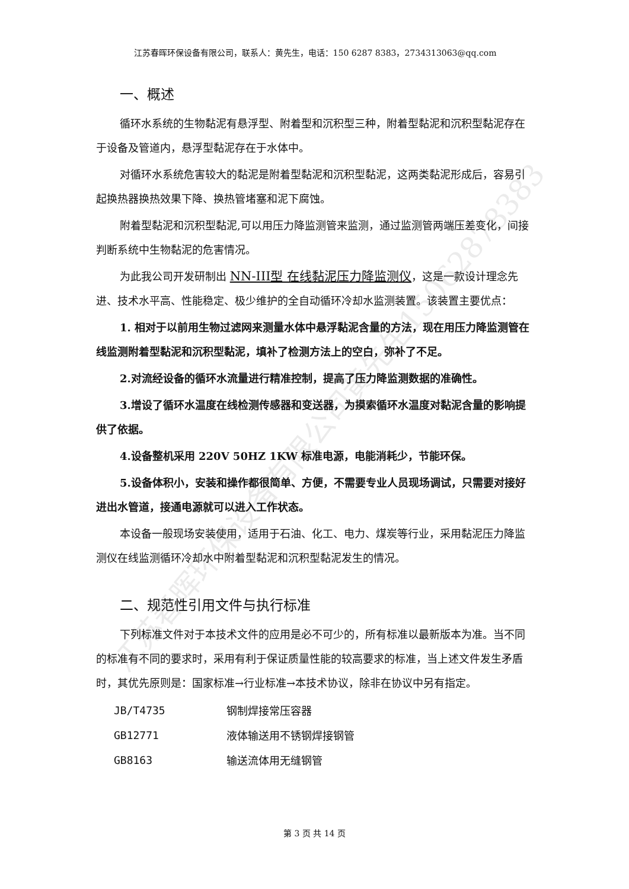江苏春晖环保设备有限公司黄先生15062878383
江苏春晖环保设备有限公司，联系人：黄先生，电话：150 6287 8383，2734313063@qq.com
一、概述
循环水系统的生物黏泥有悬浮型、附着型和沉积型三种，附着型黏泥和沉积型黏泥存在于设备及管道内，悬浮型黏泥存在于水体中。
对循环水系统危害较大的黏泥是附着型黏泥和沉积型黏泥，这两类黏泥形成后，容易引起换热器换热效果下降、换热管堵塞和泥下腐蚀。
附着型黏泥和沉积型黏泥,可以用压力降监测管来监测，通过监测管两端压差变化，间接判断系统中生物黏泥的危害情况。
为此我公司开发研制出 NN-III型 在线黏泥压力降监测仪，这是一款设计理念先进、技术水平高、性能稳定、极少维护的全自动循环冷却水监测装置。该装置主要优点：
1. 相对于以前用生物过滤网来测量水体中悬浮黏泥含量的方法，现在用压力降监测管在线监测附着型黏泥和沉积型黏泥，填补了检测方法上的空白，弥补了不足。
2.对流经设备的循环水流量进行精准控制，提高了压力降监测数据的准确性。
3.增设了循环水温度在线检测传感器和变送器，为摸索循环水温度对黏泥含量的影响提供了依据。
4.设备整机采用 220V 50HZ 1KW 标准电源，电能消耗少，节能环保。
5.设备体积小，安装和操作都很简单、方便，不需要专业人员现场调试，只需要对接好进出水管道，接通电源就可以进入工作状态。
本设备一般现场安装使用，适用于石油、化工、电力、煤炭等行业，采用黏泥压力降监测仪在线监测循环冷却水中附着型黏泥和沉积型黏泥发生的情况。
二、规范性引用文件与执行标准
下列标准文件对于本技术文件的应用是必不可少的，所有标准以最新版本为准。当不同的标准有不同的要求时，采用有利于保证质量性能的较高要求的标准，当上述文件发生矛盾时，其优先原则是：国家标准→行业标准→本技术协议，除非在协议中另有指定。
| JB/T4735 | 钢制焊接常压容器 |
| GB12771 | 液体输送用不锈钢焊接钢管 |
| GB8163 | 输送流体用无缝钢管 |
第 3 页 共 14 页